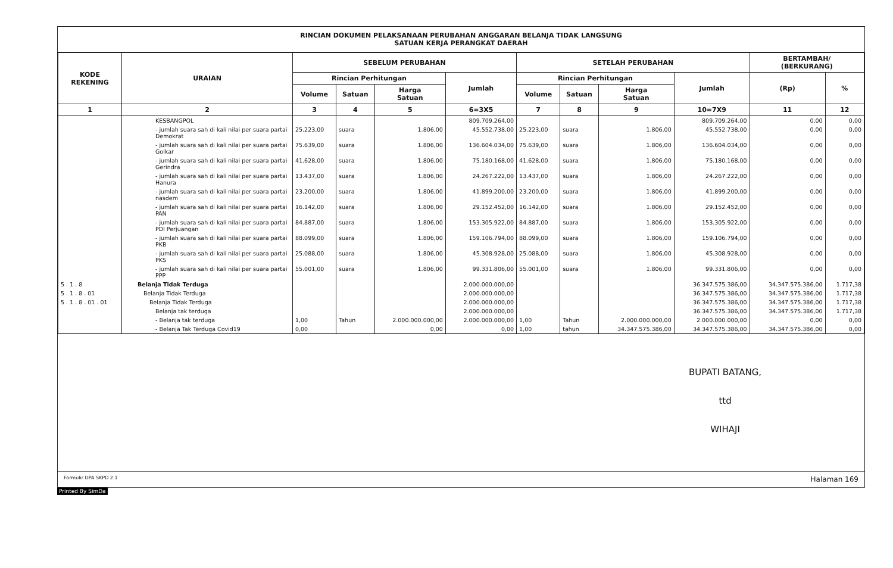RINCIAN DOKUMEN PELAKSANAAN PERUBAHAN ANGGARAN BELANJA TIDAK LANGSUNG
SATUAN KERJA PERANGKAT DAERAH
| KODE REKENING | URAIAN | SEBELUM PERUBAHAN | | | | SETELAH PERUBAHAN | | | | BERTAMBAH/ (BERKURANG) | |
| --- | --- | --- | --- | --- | --- | --- | --- | --- | --- | --- | --- |
| | | Rincian Perhitungan | | | Jumlah | Rincian Perhitungan | | | Jumlah | (Rp) | % |
| | | Volume | Satuan | Harga Satuan | | Volume | Satuan | Harga Satuan | | | |
| 1 | 2 | 3 | 4 | 5 | 6=3X5 | 7 | 8 | 9 | 10=7X9 | 11 | 12 |
| | KESBANGPOL | | | | 809.709.264,00 | | | | 809.709.264,00 | 0,00 | 0,00 |
| | - jumlah suara sah di kali nilai per suara partai Demokrat | 25.223,00 | suara | 1.806,00 | 45.552.738,00 | 25.223,00 | suara | 1.806,00 | 45.552.738,00 | 0,00 | 0,00 |
| | - jumlah suara sah di kali nilai per suara partai Golkar | 75.639,00 | suara | 1.806,00 | 136.604.034,00 | 75.639,00 | suara | 1.806,00 | 136.604.034,00 | 0,00 | 0,00 |
| | - jumlah suara sah di kali nilai per suara partai Gerindra | 41.628,00 | suara | 1.806,00 | 75.180.168,00 | 41.628,00 | suara | 1.806,00 | 75.180.168,00 | 0,00 | 0,00 |
| | - jumlah suara sah di kali nilai per suara partai Hanura | 13.437,00 | suara | 1.806,00 | 24.267.222,00 | 13.437,00 | suara | 1.806,00 | 24.267.222,00 | 0,00 | 0,00 |
| | - jumlah suara sah di kali nilai per suara partai nasdem | 23.200,00 | suara | 1.806,00 | 41.899.200,00 | 23.200,00 | suara | 1.806,00 | 41.899.200,00 | 0,00 | 0,00 |
| | - jumlah suara sah di kali nilai per suara partai PAN | 16.142,00 | suara | 1.806,00 | 29.152.452,00 | 16.142,00 | suara | 1.806,00 | 29.152.452,00 | 0,00 | 0,00 |
| | - jumlah suara sah di kali nilai per suara partai PDI Perjuangan | 84.887,00 | suara | 1.806,00 | 153.305.922,00 | 84.887,00 | suara | 1.806,00 | 153.305.922,00 | 0,00 | 0,00 |
| | - jumlah suara sah di kali nilai per suara partai PKB | 88.099,00 | suara | 1.806,00 | 159.106.794,00 | 88.099,00 | suara | 1.806,00 | 159.106.794,00 | 0,00 | 0,00 |
| | - jumlah suara sah di kali nilai per suara partai PKS | 25.088,00 | suara | 1.806,00 | 45.308.928,00 | 25.088,00 | suara | 1.806,00 | 45.308.928,00 | 0,00 | 0,00 |
| | - jumlah suara sah di kali nilai per suara partai PPP | 55.001,00 | suara | 1.806,00 | 99.331.806,00 | 55.001,00 | suara | 1.806,00 | 99.331.806,00 | 0,00 | 0,00 |
| 5 . 1 . 8 | Belanja Tidak Terduga | | | | 2.000.000.000,00 | | | | 36.347.575.386,00 | 34.347.575.386,00 | 1.717,38 |
| 5 . 1 . 8 . 01 | Belanja Tidak Terduga | | | | 2.000.000.000,00 | | | | 36.347.575.386,00 | 34.347.575.386,00 | 1.717,38 |
| 5 . 1 . 8 . 01 . 01 | Belanja Tidak Terduga | | | | 2.000.000.000,00 | | | | 36.347.575.386,00 | 34.347.575.386,00 | 1.717,38 |
| | Belanja tak terduga | | | | 2.000.000.000,00 | | | | 36.347.575.386,00 | 34.347.575.386,00 | 1.717,38 |
| | - Belanja tak terduga | 1,00 | Tahun | 2.000.000.000,00 | 2.000.000.000,00 | 1,00 | Tahun | 2.000.000.000,00 | 2.000.000.000,00 | 0,00 | 0,00 |
| | - Belanja Tak Terduga Covid19 | 0,00 | | 0,00 | 0,00 | 1,00 | tahun | 34.347.575.386,00 | 34.347.575.386,00 | 34.347.575.386,00 | 0,00 |
BUPATI BATANG,
ttd
WIHAJI
Formulir DPA SKPD 2.1 Halaman 169
Printed By SimDa